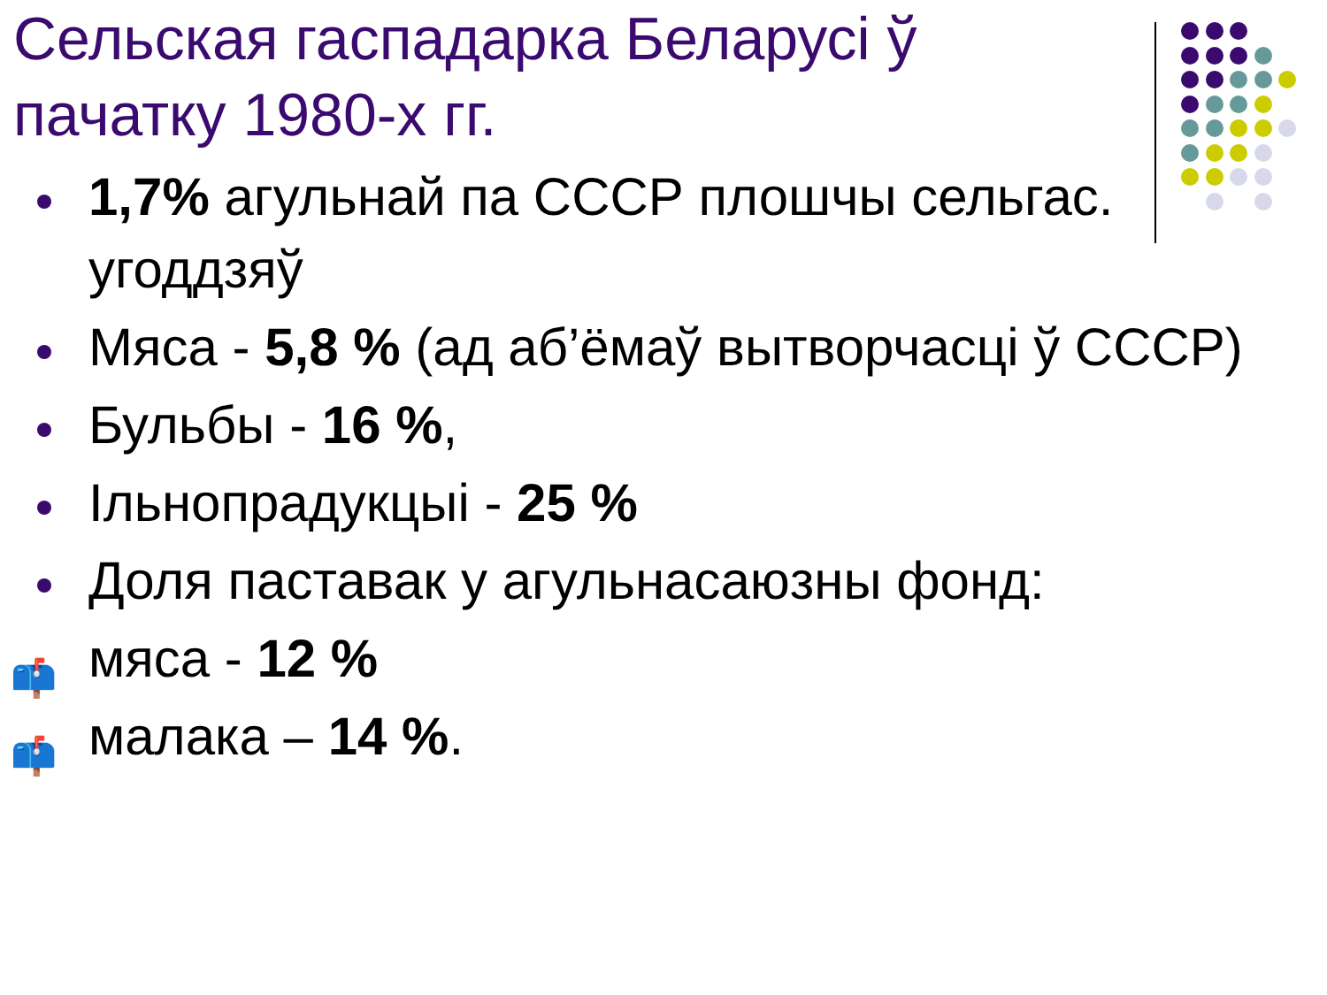Сельская гаспадарка Беларусі ў пачатку 1980-х гг.
1,7% агульнай па СССР плошчы сельгас. угоддзяў
Мяса - 5,8 % (ад аб’ёмаў вытворчасці ў СССР)
Бульбы - 16 %,
Ільнопрадукцыі - 25 %
Доля паставак у агульнасаюзны фонд:
📫 мяса - 12 %
📫 малака – 14 %.